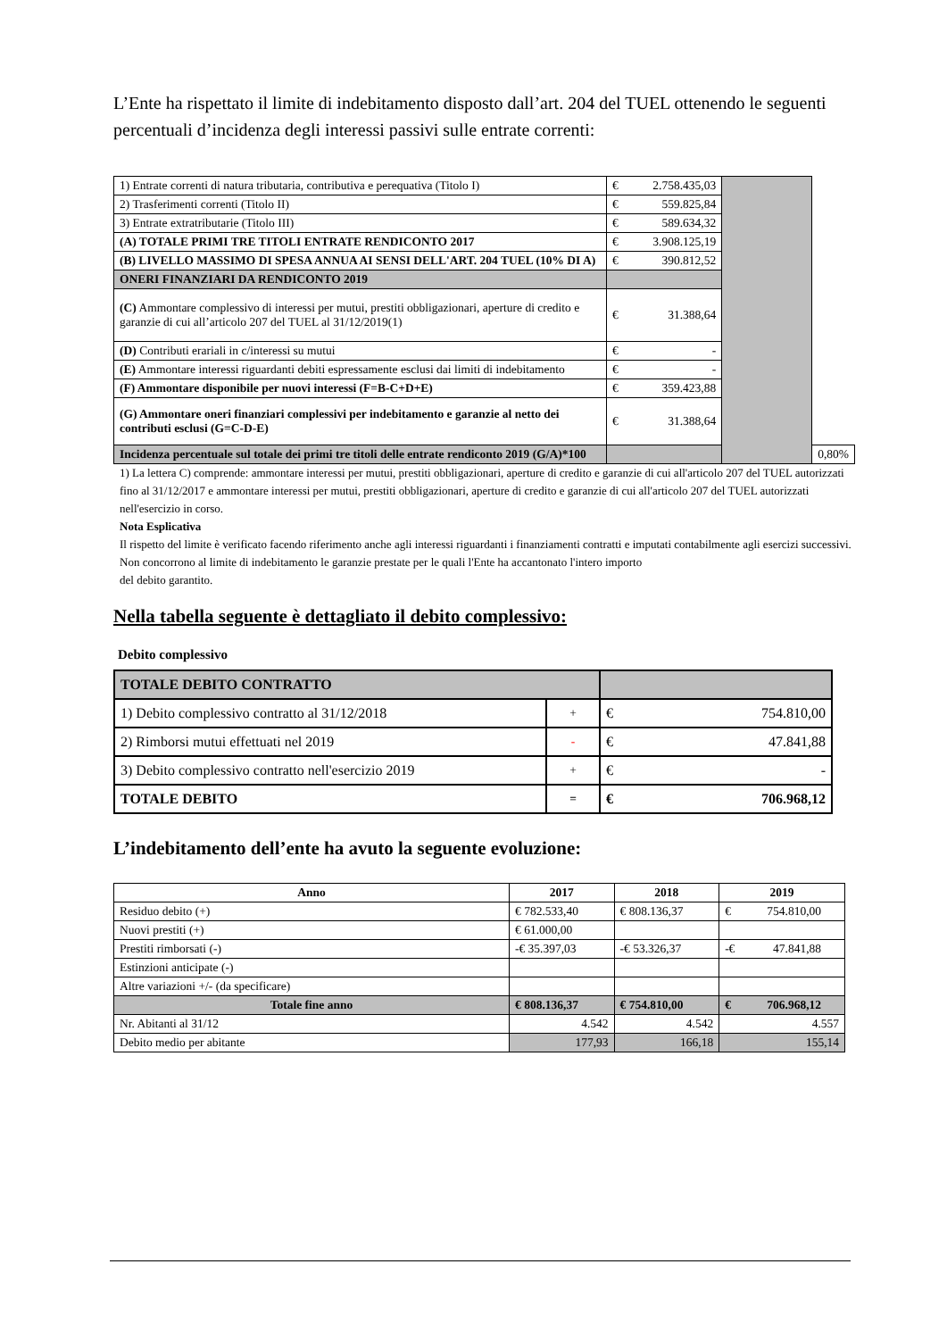L’Ente ha rispettato il limite di indebitamento disposto dall’art. 204 del TUEL ottenendo le seguenti percentuali d’incidenza degli interessi passivi sulle entrate correnti:
| 1) Entrate correnti di natura tributaria, contributiva e perequativa (Titolo I) | € 2.758.435,03 | | |
| 2) Trasferimenti correnti (Titolo II) | € 559.825,84 | | |
| 3) Entrate extratributarie (Titolo III) | € 589.634,32 | | |
| (A) TOTALE PRIMI TRE TITOLI ENTRATE RENDICONTO 2017 | € 3.908.125,19 | | |
| (B) LIVELLO MASSIMO DI SPESA ANNUA AI SENSI DELL'ART. 204 TUEL (10% DI A) | € 390.812,52 | | |
| ONERI FINANZIARI DA RENDICONTO 2019 | | | |
| (C) Ammontare complessivo di interessi per mutui, prestiti obbligazionari, aperture di credito e garanzie di cui all’articolo 207 del TUEL al 31/12/2019(1) | € 31.388,64 | | |
| (D) Contributi erariali in c/interessi su mutui | € - | | |
| (E) Ammontare interessi riguardanti debiti espressamente esclusi dai limiti di indebitamento | € - | | |
| (F) Ammontare disponibile per nuovi interessi (F=B-C+D+E) | € 359.423,88 | | |
| (G) Ammontare oneri finanziari complessivi per indebitamento e garanzie al netto dei contributi esclusi (G=C-D-E) | € 31.388,64 | | |
| Incidenza percentuale sul totale dei primi tre titoli delle entrate rendiconto 2019 (G/A)*100 | | | 0,80% |
1) La lettera C) comprende: ammontare interessi per mutui, prestiti obbligazionari, aperture di credito e garanzie di cui all'articolo 207 del TUEL autorizzati fino al 31/12/2017 e ammontare interessi per mutui, prestiti obbligazionari, aperture di credito e garanzie di cui all'articolo 207 del TUEL autorizzati nell'esercizio in corso.
Nota Esplicativa
Il rispetto del limite è verificato facendo riferimento anche agli interessi riguardanti i finanziamenti contratti e imputati contabilmente agli esercizi successivi.
Non concorrono al limite di indebitamento le garanzie prestate per le quali l'Ente ha accantonato l'intero importo
del debito garantito.
Nella tabella seguente è dettagliato il debito complessivo:
Debito complessivo
| TOTALE DEBITO CONTRATTO | | |
| 1) Debito complessivo contratto al 31/12/2018 | + | € 754.810,00 |
| 2) Rimborsi mutui effettuati nel 2019 | - | € 47.841,88 |
| 3) Debito complessivo contratto nell'esercizio 2019 | + | € - |
| TOTALE DEBITO | = | € 706.968,12 |
L’indebitamento dell’ente ha avuto la seguente evoluzione:
| Anno | 2017 | 2018 | 2019 |
| --- | --- | --- | --- |
| Residuo debito (+) | € 782.533,40 | € 808.136,37 | € 754.810,00 |
| Nuovi prestiti (+) | € 61.000,00 | | |
| Prestiti rimborsati (-) | -€ 35.397,03 | -€ 53.326,37 | -€ 47.841,88 |
| Estinzioni anticipate (-) | | | |
| Altre variazioni +/- (da specificare) | | | |
| Totale fine anno | € 808.136,37 | € 754.810,00 | € 706.968,12 |
| Nr. Abitanti al 31/12 | 4.542 | 4.542 | 4.557 |
| Debito medio per abitante | 177,93 | 166,18 | 155,14 |